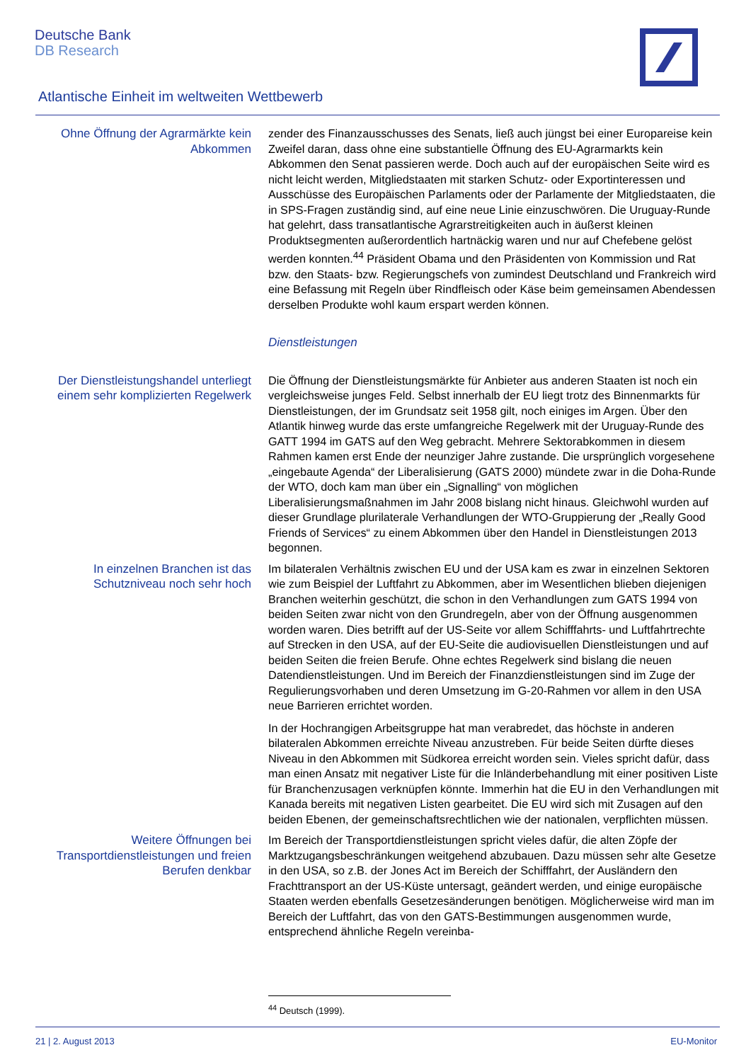Deutsche Bank
DB Research
Atlantische Einheit im weltweiten Wettbewerb
Ohne Öffnung der Agrarmärkte kein Abkommen
zender des Finanzausschusses des Senats, ließ auch jüngst bei einer Europareise kein Zweifel daran, dass ohne eine substantielle Öffnung des EU-Agrarmarkts kein Abkommen den Senat passieren werde. Doch auch auf der europäischen Seite wird es nicht leicht werden, Mitgliedstaaten mit starken Schutz- oder Exportinteressen und Ausschüsse des Europäischen Parlaments oder der Parlamente der Mitgliedstaaten, die in SPS-Fragen zuständig sind, auf eine neue Linie einzuschwören. Die Uruguay-Runde hat gelehrt, dass transatlantische Agrarstreitigkeiten auch in äußerst kleinen Produktsegmenten außerordentlich hartnäckig waren und nur auf Chefebene gelöst werden konnten.<sup>44</sup> Präsident Obama und den Präsidenten von Kommission und Rat bzw. den Staats- bzw. Regierungschefs von zumindest Deutschland und Frankreich wird eine Befassung mit Regeln über Rindfleisch oder Käse beim gemeinsamen Abendessen derselben Produkte wohl kaum erspart werden können.
Dienstleistungen
Der Dienstleistungshandel unterliegt einem sehr komplizierten Regelwerk
Die Öffnung der Dienstleistungsmärkte für Anbieter aus anderen Staaten ist noch ein vergleichsweise junges Feld. Selbst innerhalb der EU liegt trotz des Binnenmarkts für Dienstleistungen, der im Grundsatz seit 1958 gilt, noch einiges im Argen. Über den Atlantik hinweg wurde das erste umfangreiche Regelwerk mit der Uruguay-Runde des GATT 1994 im GATS auf den Weg gebracht. Mehrere Sektorabkommen in diesem Rahmen kamen erst Ende der neunziger Jahre zustande. Die ursprünglich vorgesehene „eingebaute Agenda“ der Liberalisierung (GATS 2000) mündete zwar in die Doha-Runde der WTO, doch kam man über ein „Signalling“ von möglichen Liberalisierungsmaßnahmen im Jahr 2008 bislang nicht hinaus. Gleichwohl wurden auf dieser Grundlage plurilaterale Verhandlungen der WTO-Gruppierung der „Really Good Friends of Services“ zu einem Abkommen über den Handel in Dienstleistungen 2013 begonnen.
In einzelnen Branchen ist das Schutzniveau noch sehr hoch
Im bilateralen Verhältnis zwischen EU und der USA kam es zwar in einzelnen Sektoren wie zum Beispiel der Luftfahrt zu Abkommen, aber im Wesentlichen blieben diejenigen Branchen weiterhin geschützt, die schon in den Verhandlungen zum GATS 1994 von beiden Seiten zwar nicht von den Grundregeln, aber von der Öffnung ausgenommen worden waren. Dies betrifft auf der US-Seite vor allem Schifffahrts- und Luftfahrtrechte auf Strecken in den USA, auf der EU-Seite die audiovisuellen Dienstleistungen und auf beiden Seiten die freien Berufe. Ohne echtes Regelwerk sind bislang die neuen Datendienstleistungen. Und im Bereich der Finanzdienstleistungen sind im Zuge der Regulierungsvorhaben und deren Umsetzung im G-20-Rahmen vor allem in den USA neue Barrieren errichtet worden.
In der Hochrangigen Arbeitsgruppe hat man verabredet, das höchste in anderen bilateralen Abkommen erreichte Niveau anzustreben. Für beide Seiten dürfte dieses Niveau in den Abkommen mit Südkorea erreicht worden sein. Vieles spricht dafür, dass man einen Ansatz mit negativer Liste für die Inländerbehandlung mit einer positiven Liste für Branchenzusagen verknüpfen könnte. Immerhin hat die EU in den Verhandlungen mit Kanada bereits mit negativen Listen gearbeitet. Die EU wird sich mit Zusagen auf den beiden Ebenen, der gemeinschaftsrechtlichen wie der nationalen, verpflichten müssen.
Weitere Öffnungen bei Transportdienstleistungen und freien Berufen denkbar
Im Bereich der Transportdienstleistungen spricht vieles dafür, die alten Zöpfe der Marktzugangsbeschränkungen weitgehend abzubauen. Dazu müssen sehr alte Gesetze in den USA, so z.B. der Jones Act im Bereich der Schifffahrt, der Ausländern den Frachttransport an der US-Küste untersagt, geändert werden, und einige europäische Staaten werden ebenfalls Gesetzesänderungen benötigen. Möglicherweise wird man im Bereich der Luftfahrt, das von den GATS-Bestimmungen ausgenommen wurde, entsprechend ähnliche Regeln vereinba-
<sup>44</sup> Deutsch (1999).
21 | 2. August 2013 EU-Monitor